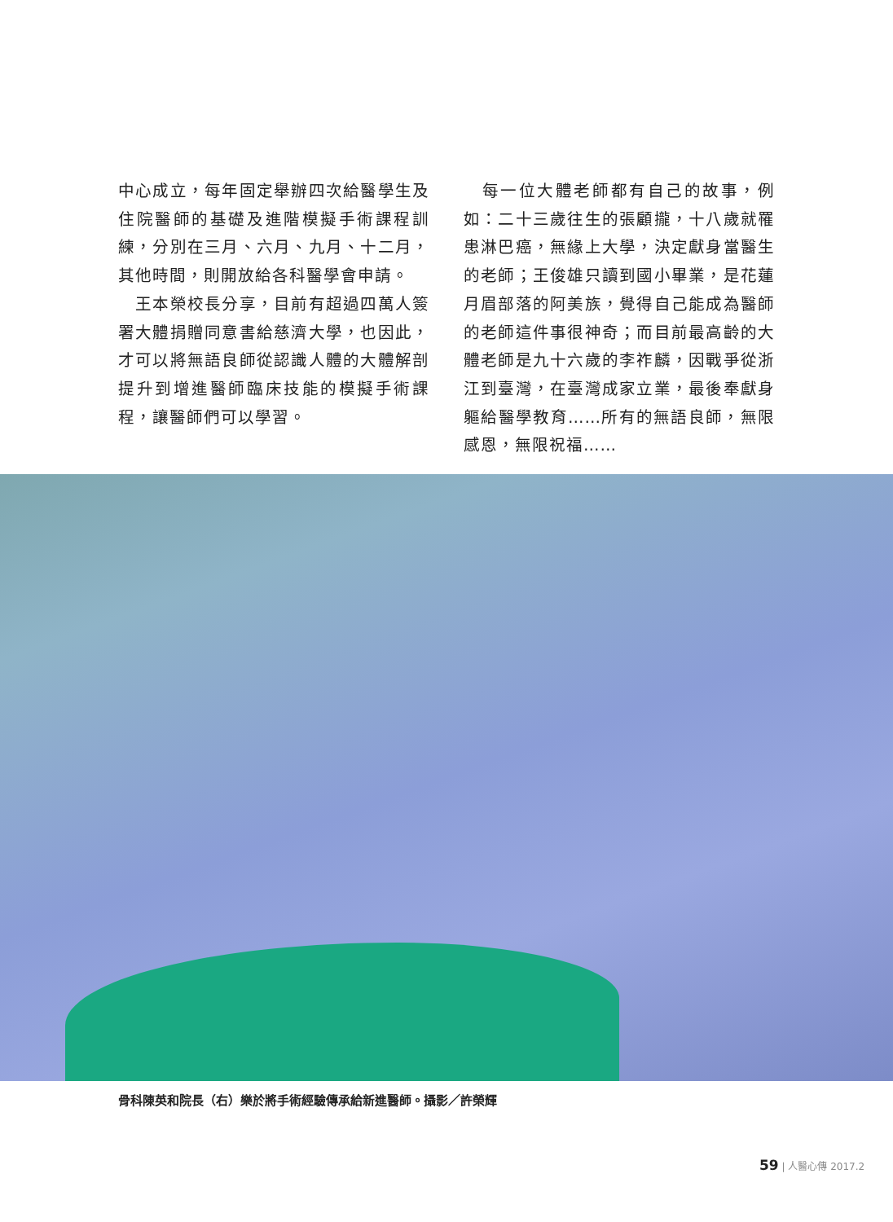中心成立，每年固定舉辦四次給醫學生及住院醫師的基礎及進階模擬手術課程訓練，分別在三月、六月、九月、十二月，其他時間，則開放給各科醫學會申請。
　王本榮校長分享，目前有超過四萬人簽署大體捐贈同意書給慈濟大學，也因此，才可以將無語良師從認識人體的大體解剖提升到增進醫師臨床技能的模擬手術課程，讓醫師們可以學習。
　每一位大體老師都有自己的故事，例如：二十三歲往生的張顧攏，十八歲就罹患淋巴癌，無緣上大學，決定獻身當醫生的老師；王俊雄只讀到國小畢業，是花蓮月眉部落的阿美族，覺得自己能成為醫師的老師這件事很神奇；而目前最高齡的大體老師是九十六歲的李祚麟，因戰爭從浙江到臺灣，在臺灣成家立業，最後奉獻身軀給醫學教育……所有的無語良師，無限感恩，無限祝福……
骨科陳英和院長（右）樂於將手術經驗傳承給新進醫師。攝影／許榮輝
59 | 人醫心傳 2017.2